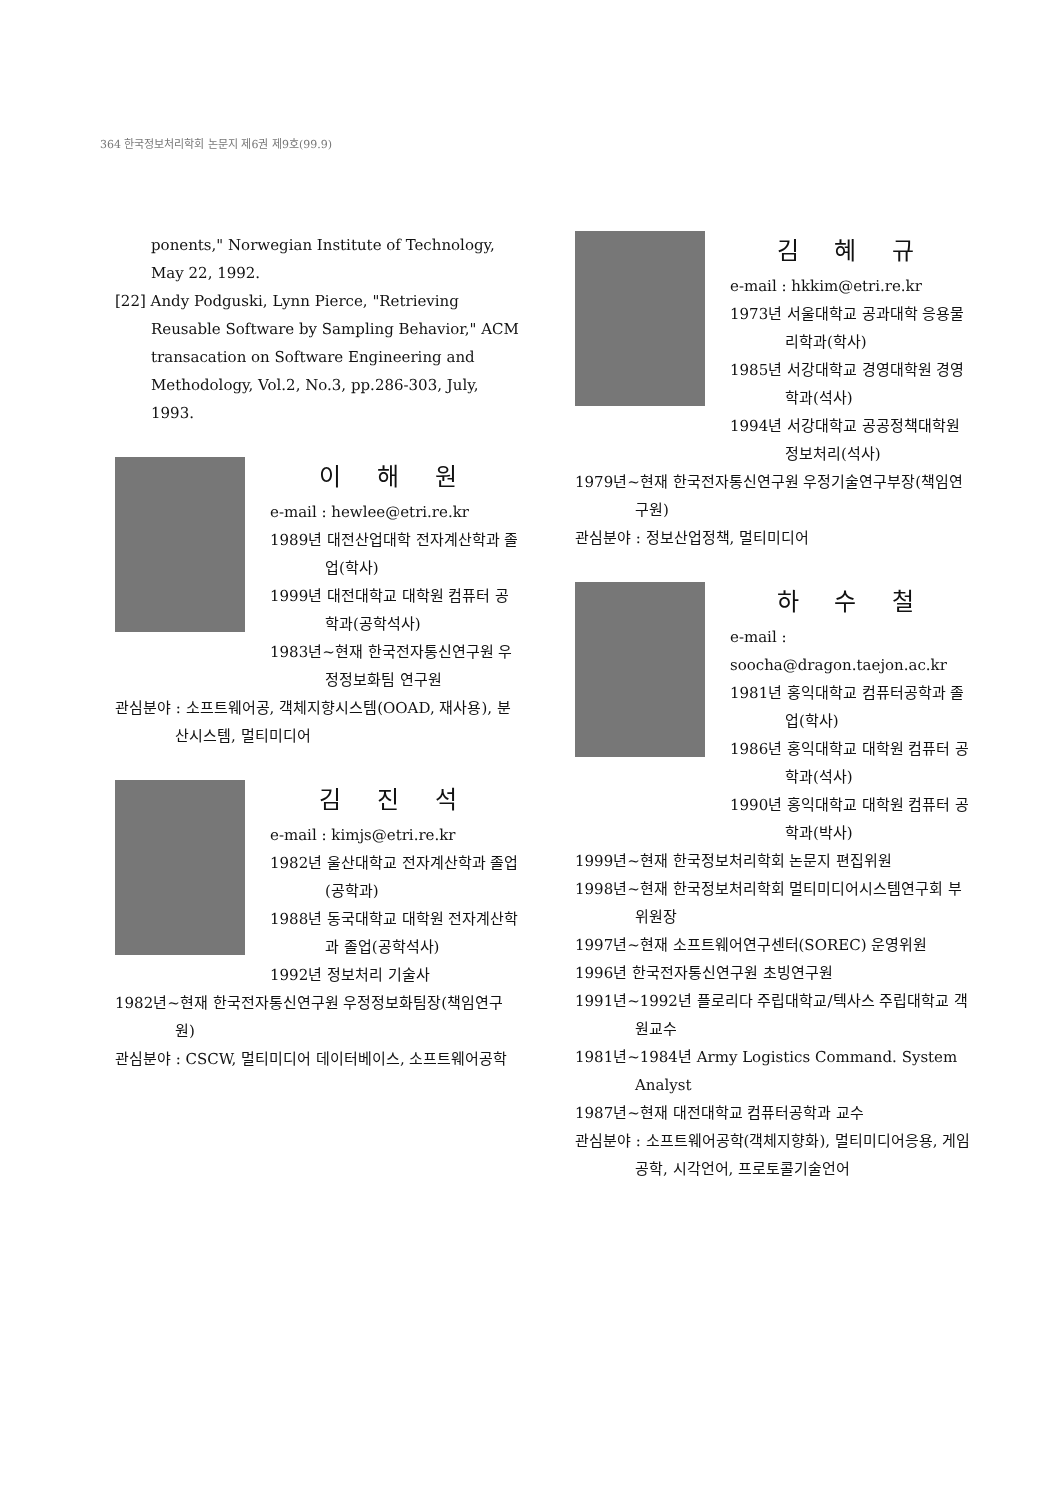364 한국정보처리학회 논문지 제6권 제9호(99.9)
ponents," Norwegian Institute of Technology, May 22, 1992.
[22] Andy Podguski, Lynn Pierce, "Retrieving Reusable Software by Sampling Behavior," ACM transacation on Software Engineering and Methodology, Vol.2, No.3, pp.286-303, July, 1993.
이 해 원
e-mail : hewlee@etri.re.kr
1989년 대전산업대학 전자계산학과 졸업(학사)
1999년 대전대학교 대학원 컴퓨터 공학과(공학석사)
1983년~현재 한국전자통신연구원 우정정보화팀 연구원
관심분야 : 소프트웨어공, 객체지향시스템(OOAD, 재사용), 분산시스템, 멀티미디어
김 진 석
e-mail : kimjs@etri.re.kr
1982년 울산대학교 전자계산학과 졸업(공학과)
1988년 동국대학교 대학원 전자계산학과 졸업(공학석사)
1992년 정보처리 기술사
1982년~현재 한국전자통신연구원 우정정보화팀장(책임연구원)
관심분야 : CSCW, 멀티미디어 데이터베이스, 소프트웨어공학
김 혜 규
e-mail : hkkim@etri.re.kr
1973년 서울대학교 공과대학 응용물리학과(학사)
1985년 서강대학교 경영대학원 경영학과(석사)
1994년 서강대학교 공공정책대학원 정보처리(석사)
1979년~현재 한국전자통신연구원 우정기술연구부장(책임연구원)
관심분야 : 정보산업정책, 멀티미디어
하 수 철
e-mail : soocha@dragon.taejon.ac.kr
1981년 홍익대학교 컴퓨터공학과 졸업(학사)
1986년 홍익대학교 대학원 컴퓨터 공학과(석사)
1990년 홍익대학교 대학원 컴퓨터 공학과(박사)
1999년~현재 한국정보처리학회 논문지 편집위원
1998년~현재 한국정보처리학회 멀티미디어시스템연구회 부위원장
1997년~현재 소프트웨어연구센터(SOREC) 운영위원
1996년 한국전자통신연구원 초빙연구원
1991년~1992년 플로리다 주립대학교/텍사스 주립대학교 객원교수
1981년~1984년 Army Logistics Command. System Analyst
1987년~현재 대전대학교 컴퓨터공학과 교수
관심분야 : 소프트웨어공학(객체지향화), 멀티미디어응용, 게임공학, 시각언어, 프로토콜기술언어